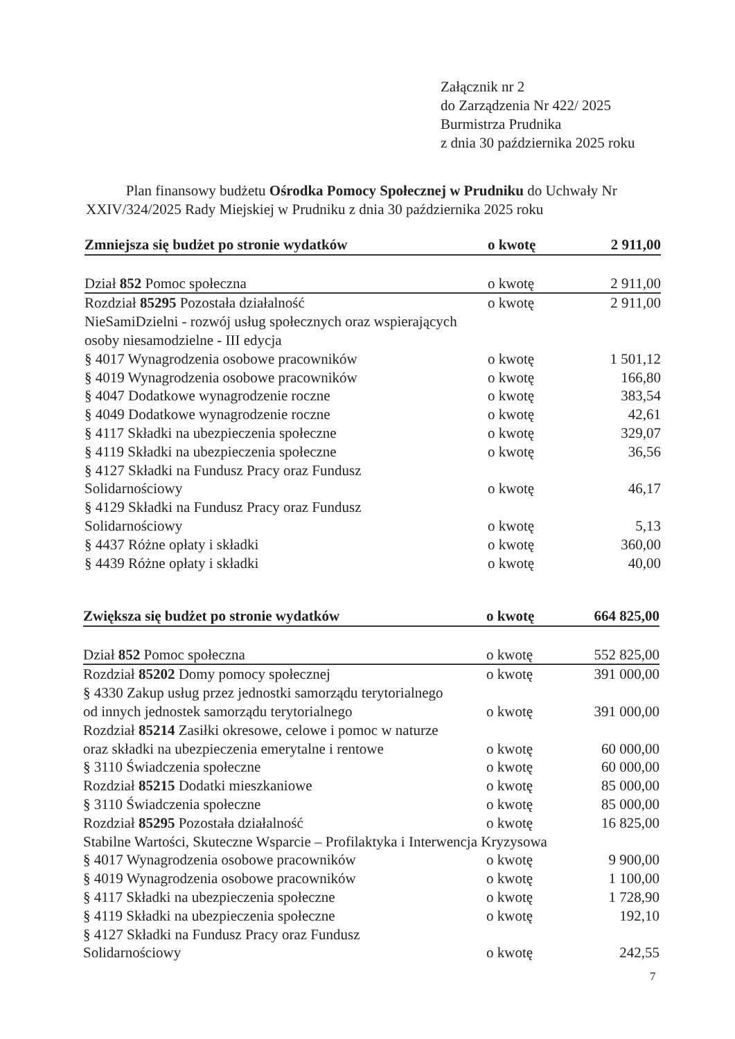Załącznik nr 2
do Zarządzenia Nr 422/ 2025
Burmistrza Prudnika
z dnia 30 października 2025 roku
Plan finansowy budżetu Ośrodka Pomocy Społecznej w Prudniku do Uchwały Nr XXIV/324/2025 Rady Miejskiej w Prudniku z dnia 30 października 2025 roku
| Zmniejsza się budżet po stronie wydatków | o kwotę | 2 911,00 |
| Dział 852 Pomoc społeczna | o kwotę | 2 911,00 |
| Rozdział 85295 Pozostała działalność | o kwotę | 2 911,00 |
| NieSamiDzielni - rozwój usług społecznych oraz wspierających osoby niesamodzielne - III edycja | | |
| § 4017 Wynagrodzenia osobowe pracowników | o kwotę | 1 501,12 |
| § 4019 Wynagrodzenia osobowe pracowników | o kwotę | 166,80 |
| § 4047 Dodatkowe wynagrodzenie roczne | o kwotę | 383,54 |
| § 4049 Dodatkowe wynagrodzenie roczne | o kwotę | 42,61 |
| § 4117 Składki na ubezpieczenia społeczne | o kwotę | 329,07 |
| § 4119 Składki na ubezpieczenia społeczne | o kwotę | 36,56 |
| § 4127 Składki na Fundusz Pracy oraz Fundusz Solidarnościowy | o kwotę | 46,17 |
| § 4129 Składki na Fundusz Pracy oraz Fundusz Solidarnościowy | o kwotę | 5,13 |
| § 4437 Różne opłaty i składki | o kwotę | 360,00 |
| § 4439 Różne opłaty i składki | o kwotę | 40,00 |
| Zwiększa się budżet po stronie wydatków | o kwotę | 664 825,00 |
| Dział 852 Pomoc społeczna | o kwotę | 552 825,00 |
| Rozdział 85202 Domy pomocy społecznej | o kwotę | 391 000,00 |
| § 4330 Zakup usług przez jednostki samorządu terytorialnego od innych jednostek samorządu terytorialnego | o kwotę | 391 000,00 |
| Rozdział 85214 Zasiłki okresowe, celowe i pomoc w naturze oraz składki na ubezpieczenia emerytalne i rentowe | o kwotę | 60 000,00 |
| § 3110 Świadczenia społeczne | o kwotę | 60 000,00 |
| Rozdział 85215 Dodatki mieszkaniowe | o kwotę | 85 000,00 |
| § 3110 Świadczenia społeczne | o kwotę | 85 000,00 |
| Rozdział 85295 Pozostała działalność | o kwotę | 16 825,00 |
| Stabilne Wartości, Skuteczne Wsparcie – Profilaktyka i Interwencja Kryzysowa | | |
| § 4017 Wynagrodzenia osobowe pracowników | o kwotę | 9 900,00 |
| § 4019 Wynagrodzenia osobowe pracowników | o kwotę | 1 100,00 |
| § 4117 Składki na ubezpieczenia społeczne | o kwotę | 1 728,90 |
| § 4119 Składki na ubezpieczenia społeczne | o kwotę | 192,10 |
| § 4127 Składki na Fundusz Pracy oraz Fundusz Solidarnościowy | o kwotę | 242,55 |
7